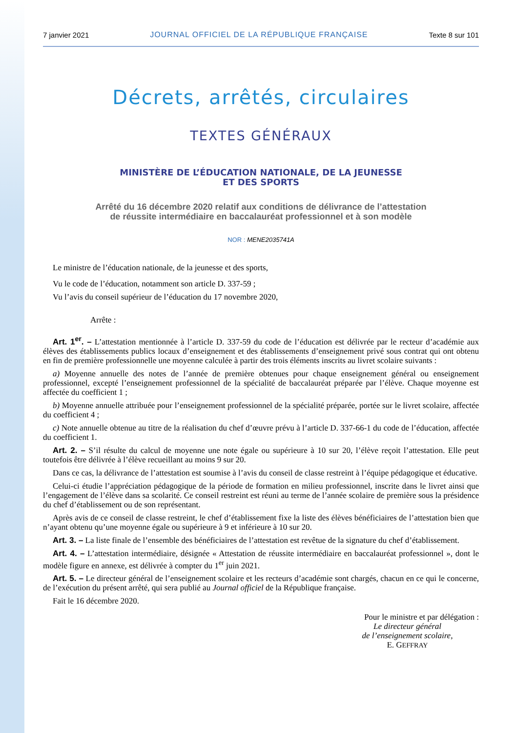7 janvier 2021 JOURNAL OFFICIEL DE LA RÉPUBLIQUE FRANÇAISE Texte 8 sur 101
Décrets, arrêtés, circulaires
TEXTES GÉNÉRAUX
MINISTÈRE DE L’ÉDUCATION NATIONALE, DE LA JEUNESSE
ET DES SPORTS
Arrêté du 16 décembre 2020 relatif aux conditions de délivrance de l’attestation
de réussite intermédiaire en baccalauréat professionnel et à son modèle
NOR : MENE2035741A
Le ministre de l’éducation nationale, de la jeunesse et des sports,
Vu le code de l’éducation, notamment son article D. 337-59 ;
Vu l’avis du conseil supérieur de l’éducation du 17 novembre 2020,
Arrête :
Art. 1<sup>er</sup>. – L’attestation mentionnée à l’article D. 337-59 du code de l’éducation est délivrée par le recteur d’académie aux élèves des établissements publics locaux d’enseignement et des établissements d’enseignement privé sous contrat qui ont obtenu en fin de première professionnelle une moyenne calculée à partir des trois éléments inscrits au livret scolaire suivants :
a) Moyenne annuelle des notes de l’année de première obtenues pour chaque enseignement général ou enseignement professionnel, excepté l’enseignement professionnel de la spécialité de baccalauréat préparée par l’élève. Chaque moyenne est affectée du coefficient 1 ;
b) Moyenne annuelle attribuée pour l’enseignement professionnel de la spécialité préparée, portée sur le livret scolaire, affectée du coefficient 4 ;
c) Note annuelle obtenue au titre de la réalisation du chef d’œuvre prévu à l’article D. 337-66-1 du code de l’éducation, affectée du coefficient 1.
Art. 2. – S’il résulte du calcul de moyenne une note égale ou supérieure à 10 sur 20, l’élève reçoit l’attestation. Elle peut toutefois être délivrée à l’élève recueillant au moins 9 sur 20.
Dans ce cas, la délivrance de l’attestation est soumise à l’avis du conseil de classe restreint à l’équipe pédagogique et éducative.
Celui-ci étudie l’appréciation pédagogique de la période de formation en milieu professionnel, inscrite dans le livret ainsi que l’engagement de l’élève dans sa scolarité. Ce conseil restreint est réuni au terme de l’année scolaire de première sous la présidence du chef d’établissement ou de son représentant.
Après avis de ce conseil de classe restreint, le chef d’établissement fixe la liste des élèves bénéficiaires de l’attestation bien que n’ayant obtenu qu’une moyenne égale ou supérieure à 9 et inférieure à 10 sur 20.
Art. 3. – La liste finale de l’ensemble des bénéficiaires de l’attestation est revêtue de la signature du chef d’établissement.
Art. 4. – L’attestation intermédiaire, désignée « Attestation de réussite intermédiaire en baccalauréat professionnel », dont le modèle figure en annexe, est délivrée à compter du 1<sup>er</sup> juin 2021.
Art. 5. – Le directeur général de l’enseignement scolaire et les recteurs d’académie sont chargés, chacun en ce qui le concerne, de l’exécution du présent arrêté, qui sera publié au Journal officiel de la République française.
Fait le 16 décembre 2020.
Pour le ministre et par délégation :
Le directeur général
de l’enseignement scolaire,
E. GEFFRAY